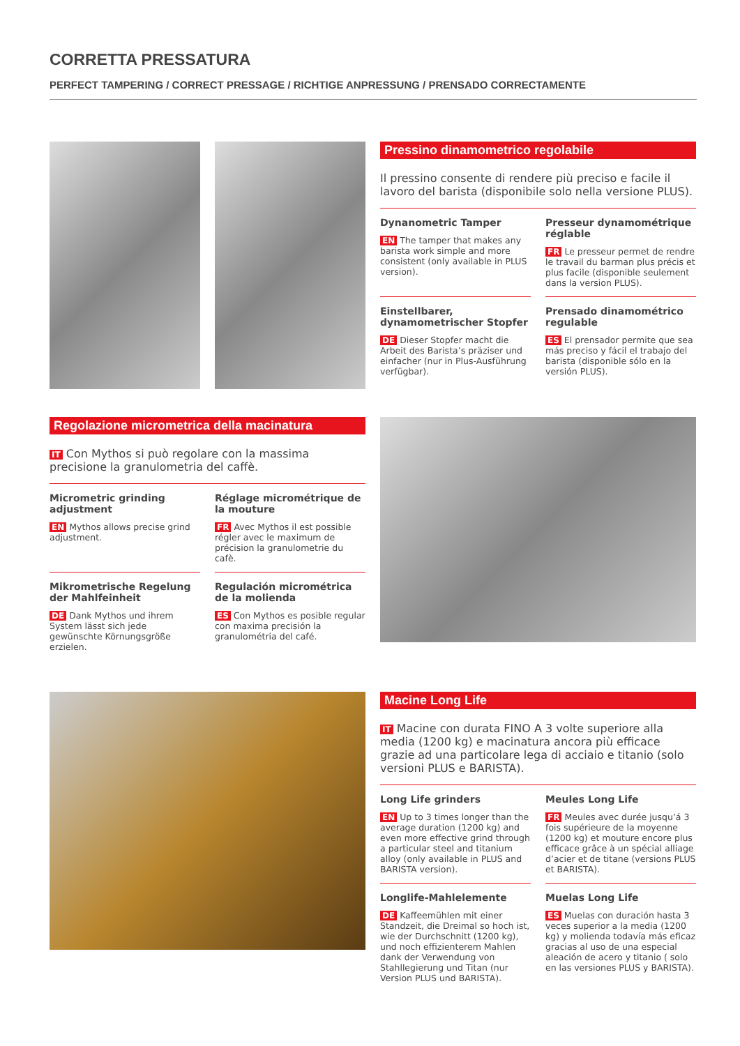CORRETTA PRESSATURA
PERFECT TAMPERING / CORRECT PRESSAGE / RICHTIGE ANPRESSUNG / PRENSADO CORRECTAMENTE
Pressino dinamometrico regolabile
Il pressino consente di rendere più preciso e facile il lavoro del barista (disponibile solo nella versione PLUS).
Dynanometric Tamper
EN The tamper that makes any barista work simple and more consistent (only available in PLUS version).
Presseur dynamométrique réglable
FR Le presseur permet de rendre le travail du barman plus précis et plus facile (disponible seulement dans la version PLUS).
Einstellbarer, dynamometrischer Stopfer
DE Dieser Stopfer macht die Arbeit des Barista’s präziser und einfacher (nur in Plus-Ausführung verfügbar).
Prensado dinamométrico regulable
ES El prensador permite que sea más preciso y fácil el trabajo del barista (disponible sólo en la versión PLUS).
Regolazione micrometrica della macinatura
IT Con Mythos si può regolare con la massima precisione la granulometria del caffè.
Micrometric grinding adjustment
EN Mythos allows precise grind adjustment.
Réglage micrométrique de la mouture
FR Avec Mythos il est possible régler avec le maximum de précision la granulometrie du cafè.
Mikrometrische Regelung der Mahlfeinheit
DE Dank Mythos und ihrem System lässt sich jede gewünschte Körnungsgröße erzielen.
Regulación micrométrica de la molienda
ES Con Mythos es posible regular con maxima precisión la granulométria del café.
Macine Long Life
IT Macine con durata FINO A 3 volte superiore alla media (1200 kg) e macinatura ancora più efficace grazie ad una particolare lega di acciaio e titanio (solo versioni PLUS e BARISTA).
Long Life grinders
EN Up to 3 times longer than the average duration (1200 kg) and even more effective grind through a particular steel and titanium alloy (only available in PLUS and BARISTA version).
Meules Long Life
FR Meules avec durée jusqu’á 3 fois supérieure de la moyenne (1200 kg) et mouture encore plus efficace grâce à un spécial alliage d’acier et de titane (versions PLUS et BARISTA).
Longlife-Mahlelemente
DE Kaffeemühlen mit einer Standzeit, die Dreimal so hoch ist, wie der Durchschnitt (1200 kg), und noch effizienterem Mahlen dank der Verwendung von Stahllegierung und Titan (nur Version PLUS und BARISTA).
Muelas Long Life
ES Muelas con duración hasta 3 veces superior a la media (1200 kg) y molienda todavía más eficaz gracias al uso de una especial aleación de acero y titanio ( solo en las versiones PLUS y BARISTA).